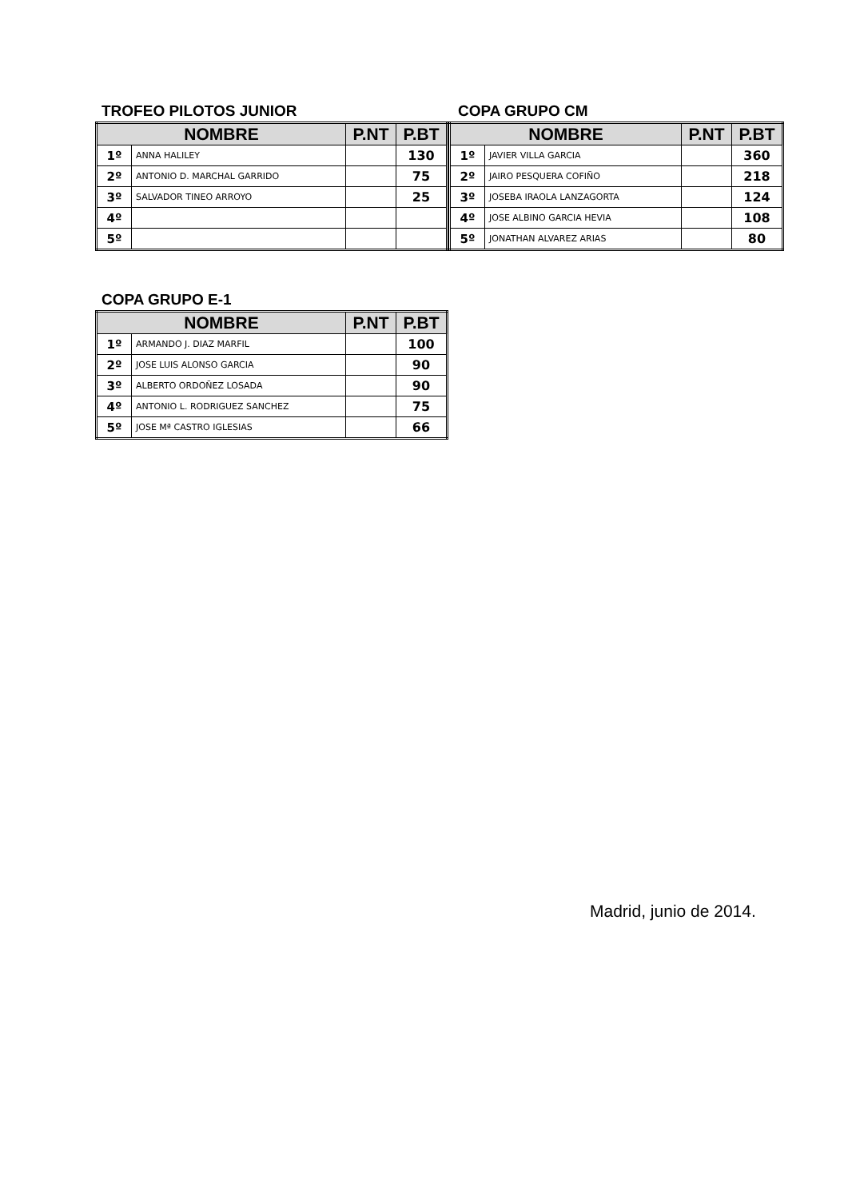TROFEO PILOTOS JUNIOR
| NOMBRE | | P.NT | P.BT |
| --- | --- | --- | --- |
| 1º | ANNA HALILEY | | 130 |
| 2º | ANTONIO D. MARCHAL GARRIDO | | 75 |
| 3º | SALVADOR TINEO ARROYO | | 25 |
| 4º | | | |
| 5º | | | |
COPA GRUPO CM
| NOMBRE | | P.NT | P.BT |
| --- | --- | --- | --- |
| 1º | JAVIER VILLA GARCIA | | 360 |
| 2º | JAIRO PESQUERA COFIÑO | | 218 |
| 3º | JOSEBA IRAOLA LANZAGORTA | | 124 |
| 4º | JOSE ALBINO GARCIA HEVIA | | 108 |
| 5º | JONATHAN ALVAREZ ARIAS | | 80 |
COPA GRUPO E-1
| NOMBRE | | P.NT | P.BT |
| --- | --- | --- | --- |
| 1º | ARMANDO J. DIAZ MARFIL | | 100 |
| 2º | JOSE LUIS ALONSO GARCIA | | 90 |
| 3º | ALBERTO ORDOÑEZ LOSADA | | 90 |
| 4º | ANTONIO L. RODRIGUEZ SANCHEZ | | 75 |
| 5º | JOSE Mª CASTRO IGLESIAS | | 66 |
Madrid, junio de 2014.